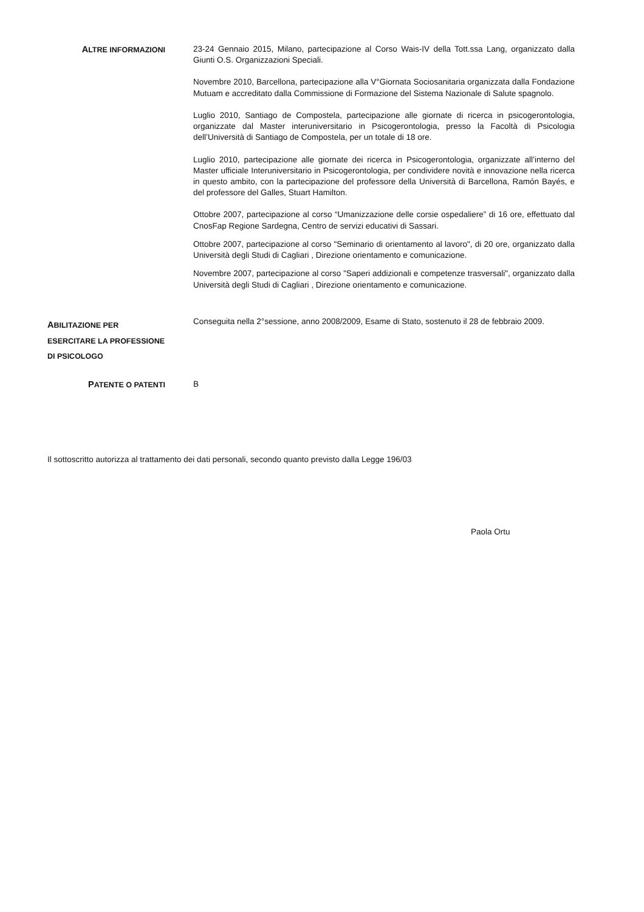ALTRE INFORMAZIONI 23-24 Gennaio 2015, Milano, partecipazione al Corso Wais-IV della Tott.ssa Lang, organizzato dalla Giunti O.S. Organizzazioni Speciali.
Novembre 2010, Barcellona, partecipazione alla V°Giornata Sociosanitaria organizzata dalla Fondazione Mutuam e accreditato dalla Commissione di Formazione del Sistema Nazionale di Salute spagnolo.
Luglio 2010, Santiago de Compostela, partecipazione alle giornate di ricerca in psicogerontologia, organizzate dal Master interuniversitario in Psicogerontologia, presso la Facoltà di Psicologia dell’Università di Santiago de Compostela, per un totale di 18 ore.
Luglio 2010, partecipazione alle giornate dei ricerca in Psicogerontologia, organizzate all’interno del Master ufficiale Interuniversitario in Psicogerontologia, per condividere novità e innovazione nella ricerca in questo ambito, con la partecipazione del professore della Università di Barcellona, Ramón Bayés, e del professore del Galles, Stuart Hamilton.
Ottobre 2007, partecipazione al corso “Umanizzazione delle corsie ospedaliere” di 16 ore, effettuato dal CnosFap Regione Sardegna, Centro de servizi educativi di Sassari.
Ottobre 2007, partecipazione al corso "Seminario di orientamento al lavoro", di 20 ore, organizzato dalla Università degli Studi di Cagliari , Direzione orientamento e comunicazione.
Novembre 2007, partecipazione al corso "Saperi addizionali e competenze trasversali", organizzato dalla Università degli Studi di Cagliari , Direzione orientamento e comunicazione.
ABILITAZIONE PER ESERCITARE LA PROFESSIONE DI PSICOLOGO
Conseguita nella 2°sessione, anno 2008/2009, Esame di Stato, sostenuto il 28 de febbraio 2009.
PATENTE O PATENTI B
Il sottoscritto autorizza al trattamento dei dati personali, secondo quanto previsto dalla Legge 196/03
Paola Ortu